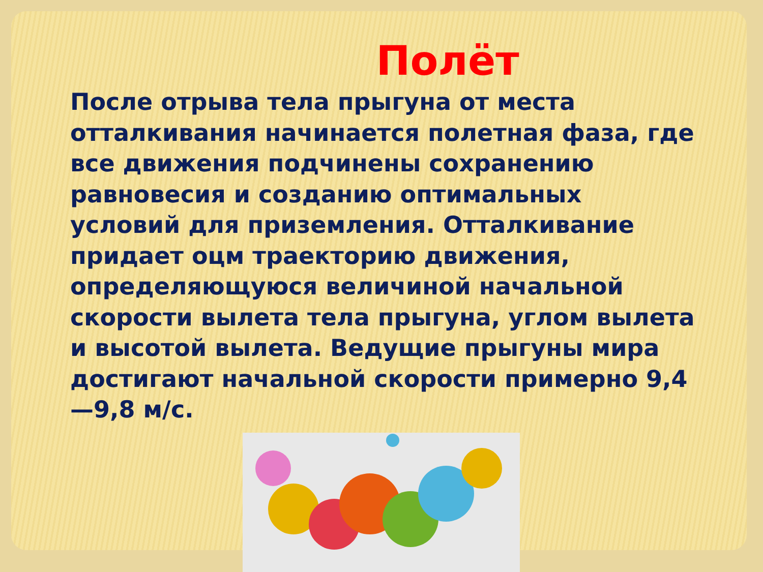Полёт
После отрыва тела прыгуна от места отталкивания начинается полетная фаза, где все движения подчинены сохранению равновесия и созданию оптимальных условий для приземления. Отталкивание придает оцм траекторию движения, определяющуюся величиной начальной скорости вылета тела прыгуна, углом вылета и высотой вылета. Ведущие прыгуны мира достигают начальной скорости примерно 9,4—9,8 м/с.